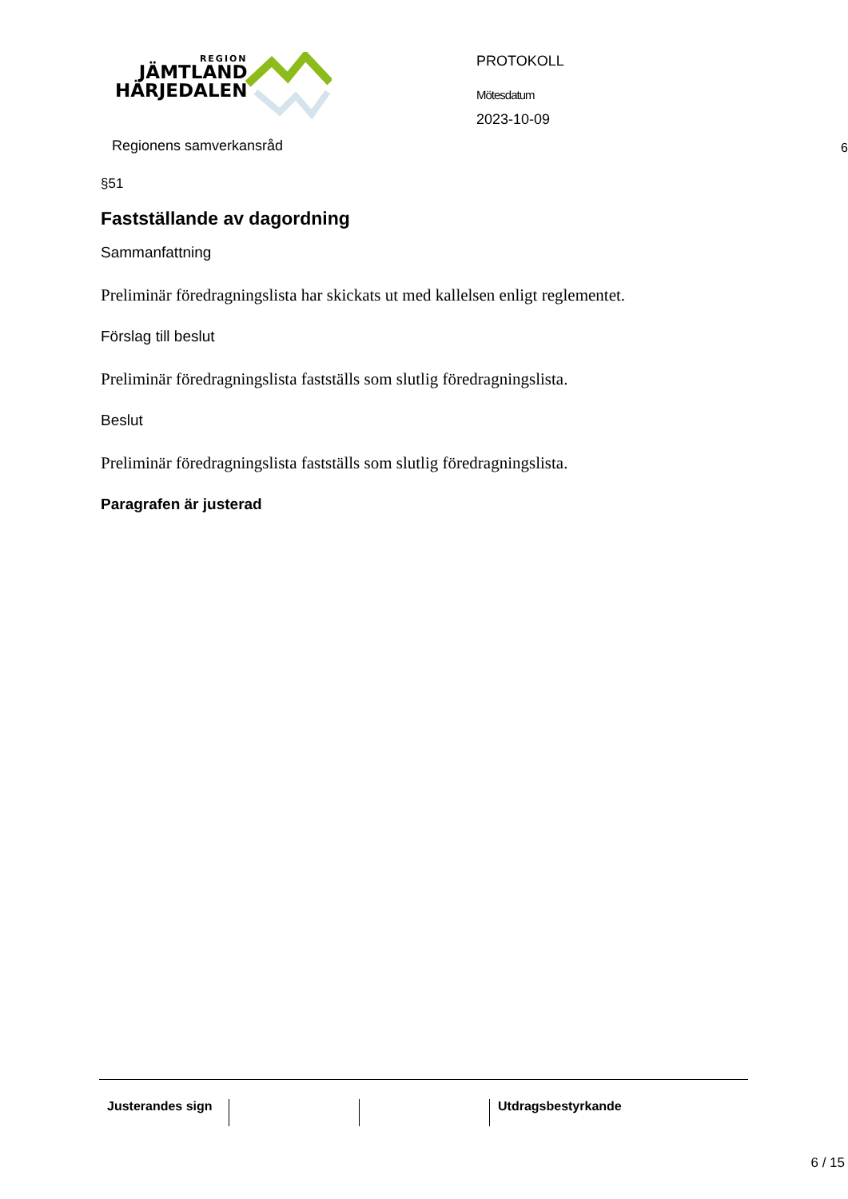REGION
JÄMTLAND
HÄRJEDALEN
Regionens samverkansråd
PROTOKOLL
Mötesdatum
2023-10-09
6
§51
Fastställande av dagordning
Sammanfattning
Preliminär föredragningslista har skickats ut med kallelsen enligt reglementet.
Förslag till beslut
Preliminär föredragningslista fastställs som slutlig föredragningslista.
Beslut
Preliminär föredragningslista fastställs som slutlig föredragningslista.
Paragrafen är justerad
Justerandes sign
Utdragsbestyrkande
6 / 15